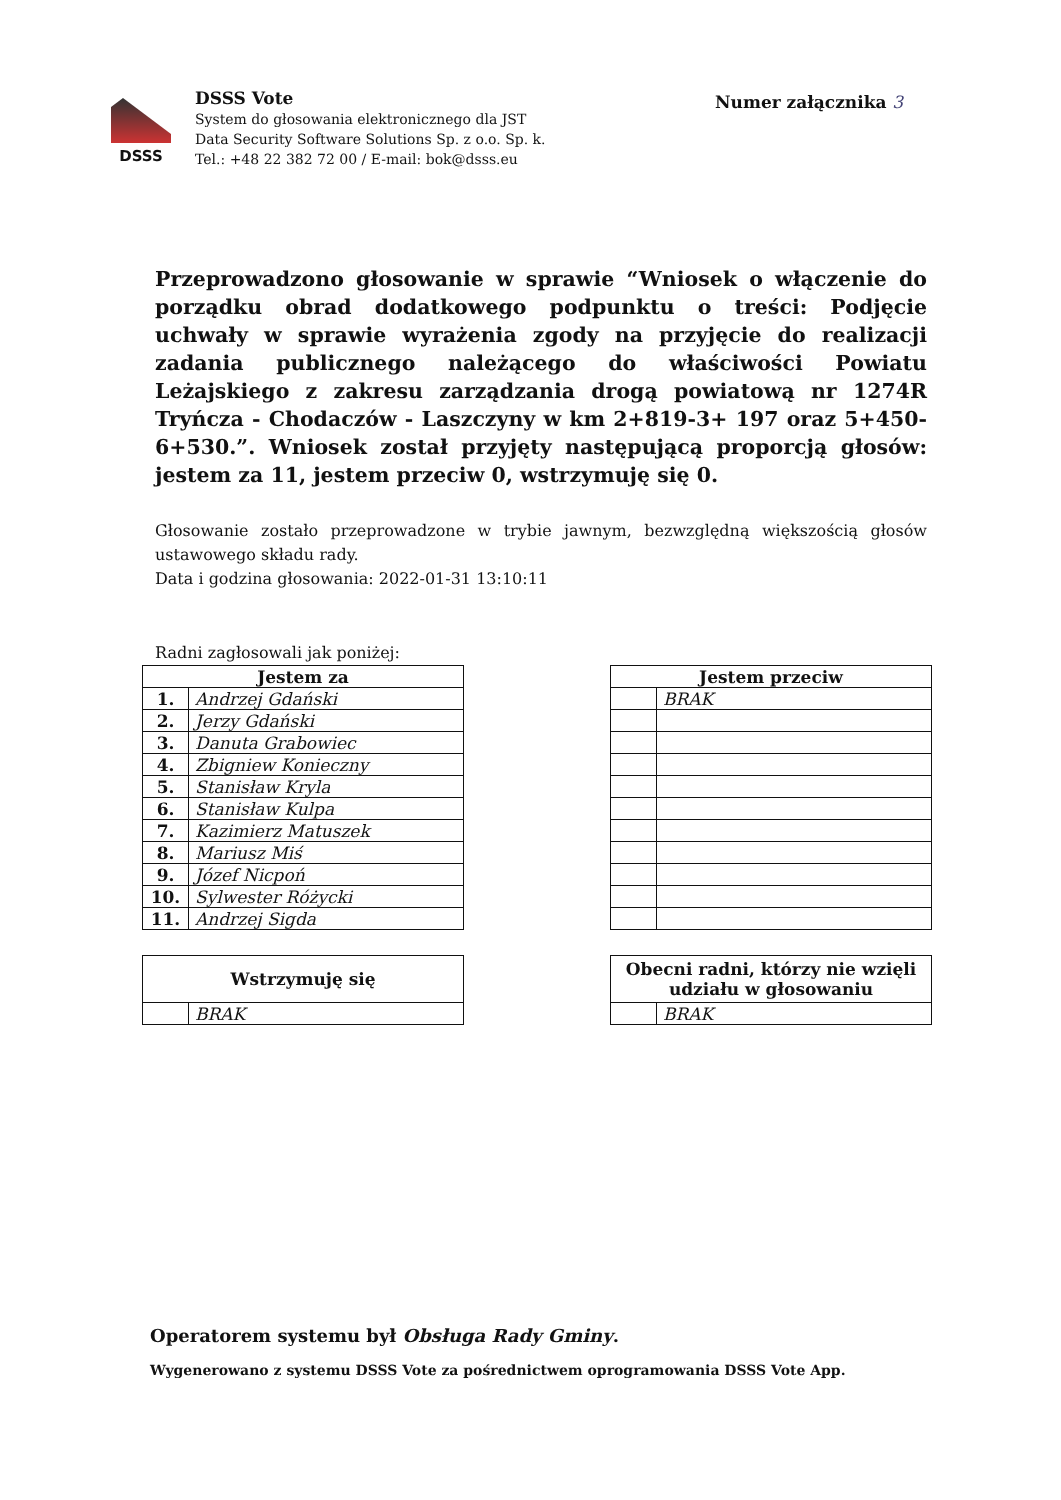DSSS
DSSS Vote
System do głosowania elektronicznego dla JST
Data Security Software Solutions Sp. z o.o. Sp. k.
Tel.: +48 22 382 72 00 / E-mail: bok@dsss.eu
Numer załącznika 3
Przeprowadzono głosowanie w sprawie “Wniosek o włączenie do porządku obrad dodatkowego podpunktu o treści: Podjęcie uchwały w sprawie wyrażenia zgody na przyjęcie do realizacji zadania publicznego należącego do właściwości Powiatu Leżajskiego z zakresu zarządzania drogą powiatową nr 1274R Tryńcza - Chodaczów - Laszczyny w km 2+819-3+ 197 oraz 5+450-6+530.”. Wniosek został przyjęty następującą proporcją głosów: jestem za 11, jestem przeciw 0, wstrzymuję się 0.
Głosowanie zostało przeprowadzone w trybie jawnym, bezwzględną większością głosów ustawowego składu rady.
Data i godzina głosowania: 2022-01-31 13:10:11
Radni zagłosowali jak poniżej:
| Jestem za | |
| --- | --- |
| 1. | Andrzej Gdański |
| 2. | Jerzy Gdański |
| 3. | Danuta Grabowiec |
| 4. | Zbigniew Konieczny |
| 5. | Stanisław Kryla |
| 6. | Stanisław Kulpa |
| 7. | Kazimierz Matuszek |
| 8. | Mariusz Miś |
| 9. | Józef Nicpoń |
| 10. | Sylwester Różycki |
| 11. | Andrzej Sigda |
| Jestem przeciw | |
| --- | --- |
| | BRAK |
| Wstrzymuję się | |
| --- | --- |
| | BRAK |
| Obecni radni, którzy nie wzięli udziału w głosowaniu | |
| --- | --- |
| | BRAK |
Operatorem systemu był Obsługa Rady Gminy.
Wygenerowano z systemu DSSS Vote za pośrednictwem oprogramowania DSSS Vote App.